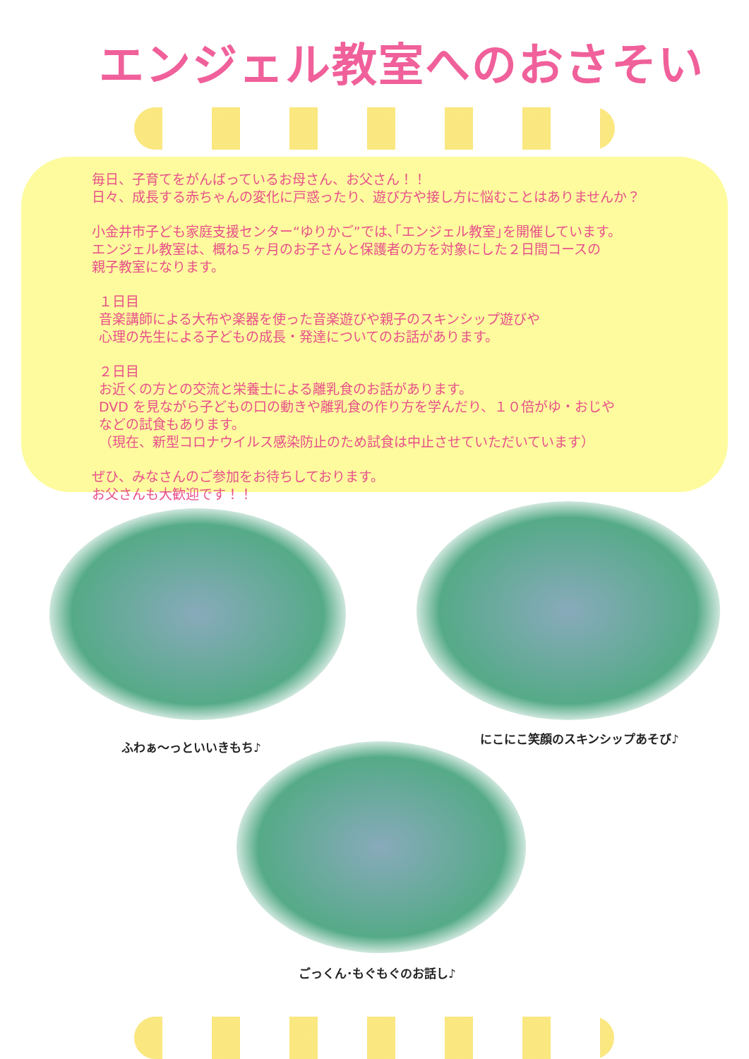エンジェル教室へのおさそい
毎日、子育てをがんばっているお母さん、お父さん！！
日々、成長する赤ちゃんの変化に戸惑ったり、遊び方や接し方に悩むことはありませんか？
小金井市子ども家庭支援センター“ゆりかご”では､｢エンジェル教室｣を開催しています。
エンジェル教室は、概ね５ヶ月のお子さんと保護者の方を対象にした２日間コースの
親子教室になります。
１日目
音楽講師による大布や楽器を使った音楽遊びや親子のスキンシップ遊びや
心理の先生による子どもの成長・発達についてのお話があります。
２日目
お近くの方との交流と栄養士による離乳食のお話があります。
DVD を見ながら子どもの口の動きや離乳食の作り方を学んだり、１０倍がゆ・おじや
などの試食もあります。
（現在、新型コロナウイルス感染防止のため試食は中止させていただいています）
ぜひ、みなさんのご参加をお待ちしております。
お父さんも大歓迎です！！
ふわぁ～っといいきもち♪
にこにこ笑顔のスキンシップあそび♪
ごっくん･もぐもぐのお話し♪